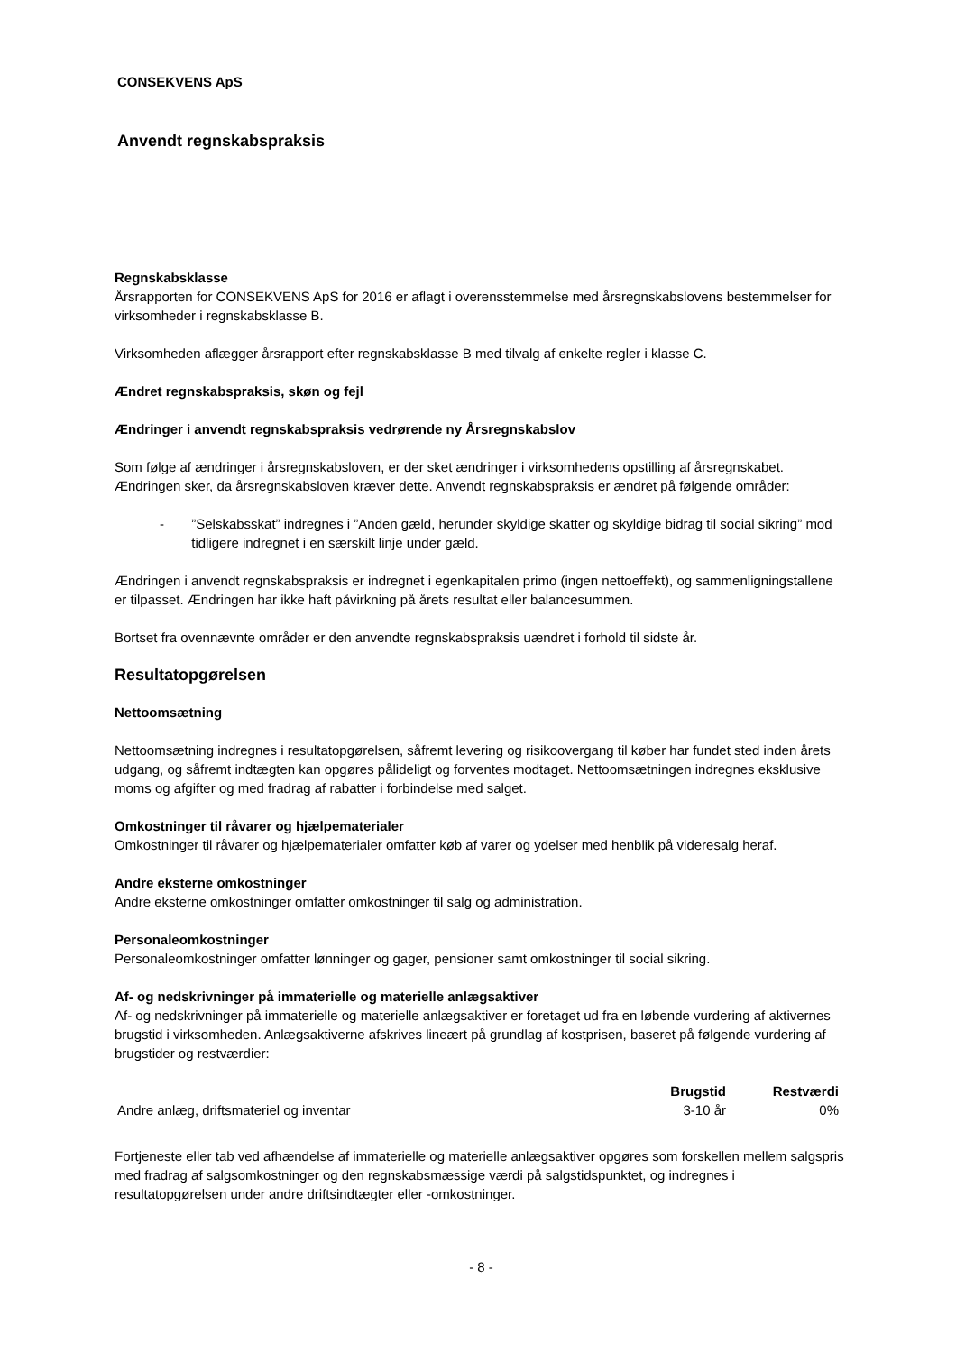CONSEKVENS ApS
Anvendt regnskabspraksis
Regnskabsklasse
Årsrapporten for CONSEKVENS ApS for 2016 er aflagt i overensstemmelse med årsregnskabslovens bestemmelser for virksomheder i regnskabsklasse B.
Virksomheden aflægger årsrapport efter regnskabsklasse B med tilvalg af enkelte regler i klasse C.
Ændret regnskabspraksis, skøn og fejl
Ændringer i anvendt regnskabspraksis vedrørende ny Årsregnskabslov
Som følge af ændringer i årsregnskabsloven, er der sket ændringer i virksomhedens opstilling af årsregnskabet. Ændringen sker, da årsregnskabsloven kræver dette. Anvendt regnskabspraksis er ændret på følgende områder:
-”Selskabsskat” indregnes i ”Anden gæld, herunder skyldige skatter og skyldige bidrag til social sikring” mod tidligere indregnet i en særskilt linje under gæld.
Ændringen i anvendt regnskabspraksis er indregnet i egenkapitalen primo (ingen nettoeffekt), og sammenligningstallene er tilpasset. Ændringen har ikke haft påvirkning på årets resultat eller balancesummen.
Bortset fra ovennævnte områder er den anvendte regnskabspraksis uændret i forhold til sidste år.
Resultatopgørelsen
Nettoomsætning
Nettoomsætning indregnes i resultatopgørelsen, såfremt levering og risikoovergang til køber har fundet sted inden årets udgang, og såfremt indtægten kan opgøres pålideligt og forventes modtaget. Nettoomsætningen indregnes eksklusive moms og afgifter og med fradrag af rabatter i forbindelse med salget.
Omkostninger til råvarer og hjælpematerialer
Omkostninger til råvarer og hjælpematerialer omfatter køb af varer og ydelser med henblik på videresalg heraf.
Andre eksterne omkostninger
Andre eksterne omkostninger omfatter omkostninger til salg og administration.
Personaleomkostninger
Personaleomkostninger omfatter lønninger og gager, pensioner samt omkostninger til social sikring.
Af- og nedskrivninger på immaterielle og materielle anlægsaktiver
Af- og nedskrivninger på immaterielle og materielle anlægsaktiver er foretaget ud fra en løbende vurdering af aktivernes brugstid i virksomheden. Anlægsaktiverne afskrives lineært på grundlag af kostprisen, baseret på følgende vurdering af brugstider og restværdier:
| | Brugstid | Restværdi |
| --- | --- | --- |
| Andre anlæg, driftsmateriel og inventar | 3-10 år | 0% |
Fortjeneste eller tab ved afhændelse af immaterielle og materielle anlægsaktiver opgøres som forskellen mellem salgspris med fradrag af salgsomkostninger og den regnskabsmæssige værdi på salgstidspunktet, og indregnes i resultatopgørelsen under andre driftsindtægter eller -omkostninger.
- 8 -